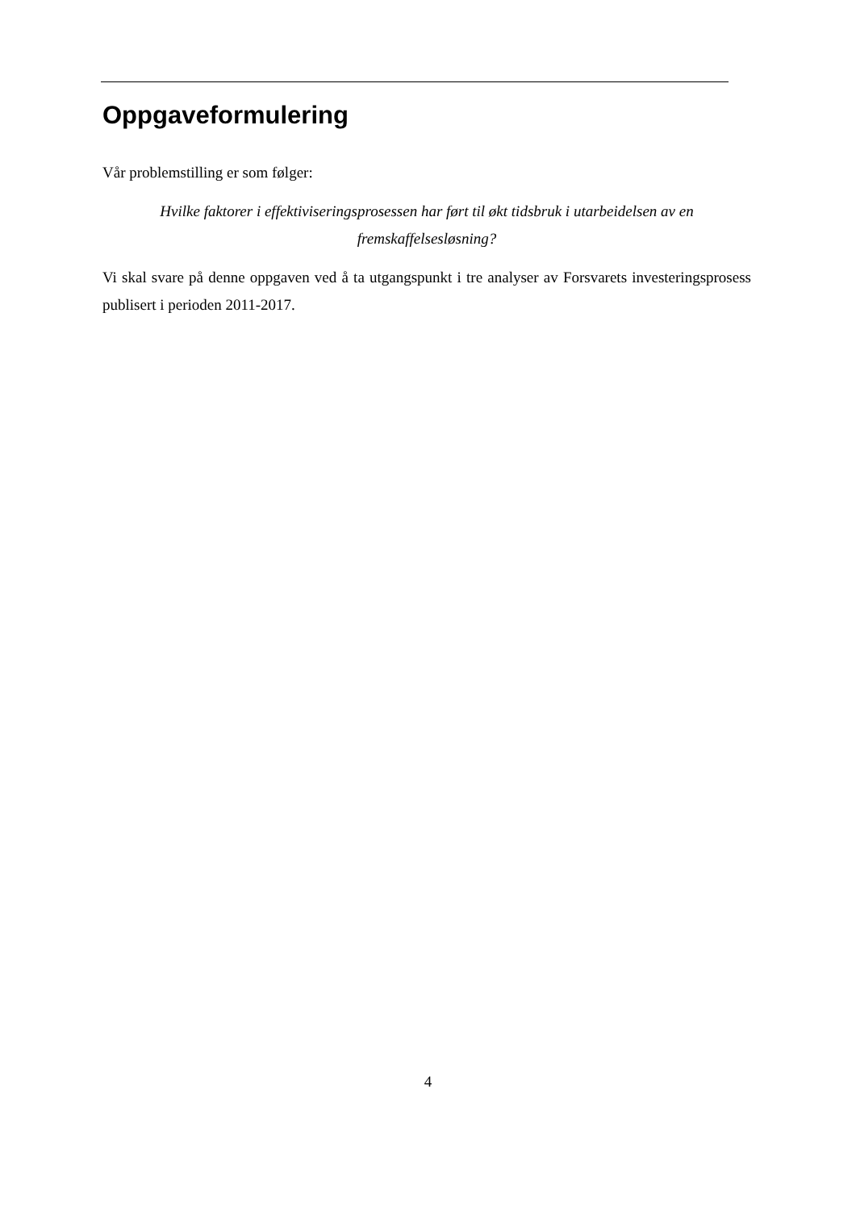Oppgaveformulering
Vår problemstilling er som følger:
Hvilke faktorer i effektiviseringsprosessen har ført til økt tidsbruk i utarbeidelsen av en fremskaffelsesløsning?
Vi skal svare på denne oppgaven ved å ta utgangspunkt i tre analyser av Forsvarets investeringsprosess publisert i perioden 2011-2017.
4